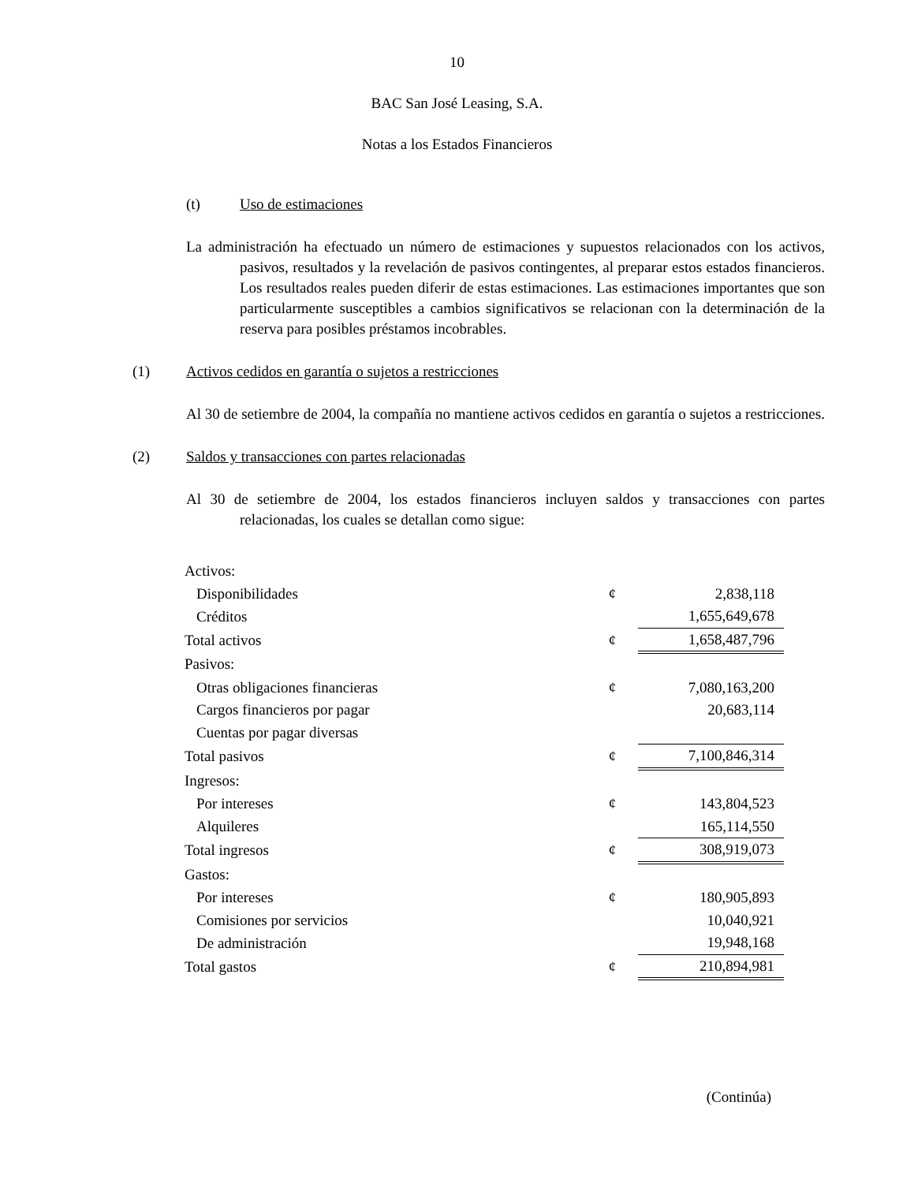10
BAC San José Leasing, S.A.
Notas a los Estados Financieros
(t) Uso de estimaciones
La administración ha efectuado un número de estimaciones y supuestos relacionados con los activos, pasivos, resultados y la revelación de pasivos contingentes, al preparar estos estados financieros. Los resultados reales pueden diferir de estas estimaciones. Las estimaciones importantes que son particularmente susceptibles a cambios significativos se relacionan con la determinación de la reserva para posibles préstamos incobrables.
(1) Activos cedidos en garantía o sujetos a restricciones
Al 30 de setiembre de 2004, la compañía no mantiene activos cedidos en garantía o sujetos a restricciones.
(2) Saldos y transacciones con partes relacionadas
Al 30 de setiembre de 2004, los estados financieros incluyen saldos y transacciones con partes relacionadas, los cuales se detallan como sigue:
| Activos: | | |
| Disponibilidades | ¢ | 2,838,118 |
| Créditos | | 1,655,649,678 |
| Total activos | ¢ | 1,658,487,796 |
| Pasivos: | | |
| Otras obligaciones financieras | ¢ | 7,080,163,200 |
| Cargos financieros por pagar | | 20,683,114 |
| Cuentas por pagar diversas | | |
| Total pasivos | ¢ | 7,100,846,314 |
| Ingresos: | | |
| Por intereses | ¢ | 143,804,523 |
| Alquileres | | 165,114,550 |
| Total ingresos | ¢ | 308,919,073 |
| Gastos: | | |
| Por intereses | ¢ | 180,905,893 |
| Comisiones por servicios | | 10,040,921 |
| De administración | | 19,948,168 |
| Total gastos | ¢ | 210,894,981 |
(Continúa)